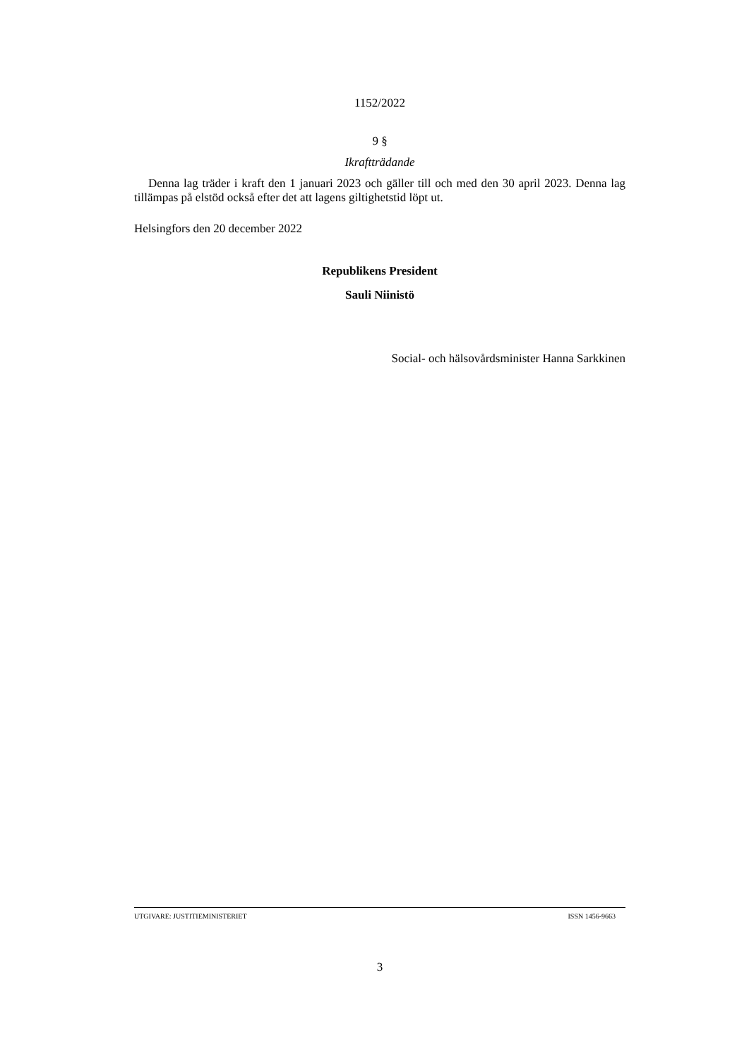1152/2022
9 §
Ikraftträdande
Denna lag träder i kraft den 1 januari 2023 och gäller till och med den 30 april 2023. Denna lag tillämpas på elstöd också efter det att lagens giltighetstid löpt ut.
Helsingfors den 20 december 2022
Republikens President
Sauli Niinistö
Social- och hälsovårdsminister Hanna Sarkkinen
UTGIVARE: JUSTITIEMINISTERIET ISSN 1456-9663
3